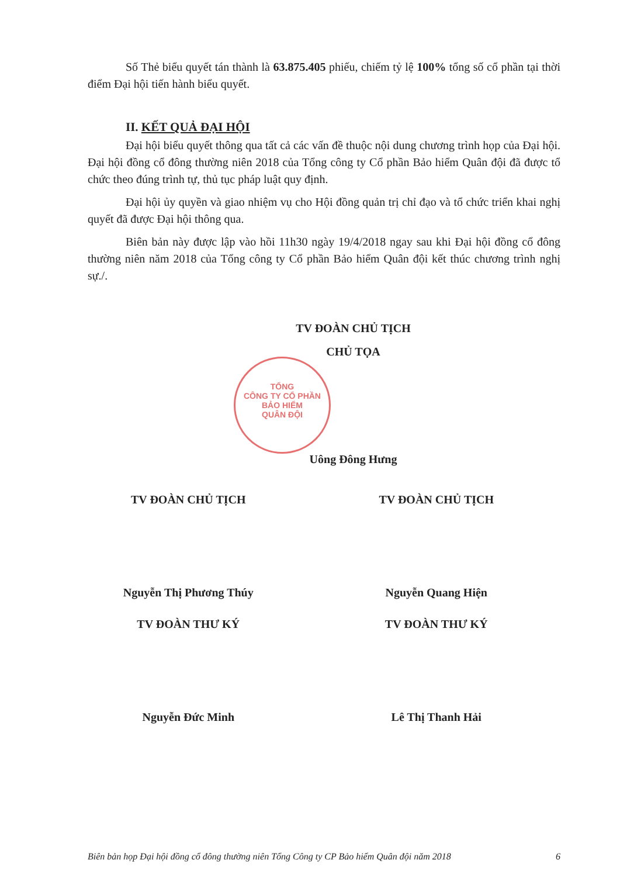Số Thẻ biểu quyết tán thành là 63.875.405 phiếu, chiếm tỷ lệ 100% tổng số cổ phần tại thời điểm Đại hội tiến hành biểu quyết.
II. KẾT QUẢ ĐẠI HỘI
Đại hội biểu quyết thông qua tất cả các vấn đề thuộc nội dung chương trình họp của Đại hội. Đại hội đồng cổ đông thường niên 2018 của Tổng công ty Cổ phần Bảo hiểm Quân đội đã được tổ chức theo đúng trình tự, thủ tục pháp luật quy định.
Đại hội ủy quyền và giao nhiệm vụ cho Hội đồng quản trị chỉ đạo và tổ chức triển khai nghị quyết đã được Đại hội thông qua.
Biên bản này được lập vào hồi 11h30 ngày 19/4/2018 ngay sau khi Đại hội đồng cổ đông thường niên năm 2018 của Tổng công ty Cổ phần Bảo hiểm Quân đội kết thúc chương trình nghị sự./.
TV ĐOÀN CHỦ TỊCH
CHỦ TỌA
Uông Đông Hưng
TV ĐOÀN CHỦ TỊCH TV ĐOÀN CHỦ TỊCH
Nguyễn Thị Phương Thúy Nguyễn Quang Hiện
TV ĐOÀN THƯ KÝ TV ĐOÀN THƯ KÝ
Nguyễn Đức Minh Lê Thị Thanh Hải
TỔNG
CÔNG TY CỔ PHẦN
BẢO HIỂM
QUÂN ĐỘI
Biên bản họp Đại hội đồng cổ đông thường niên Tổng Công ty CP Bảo hiểm Quân đội năm 2018 6